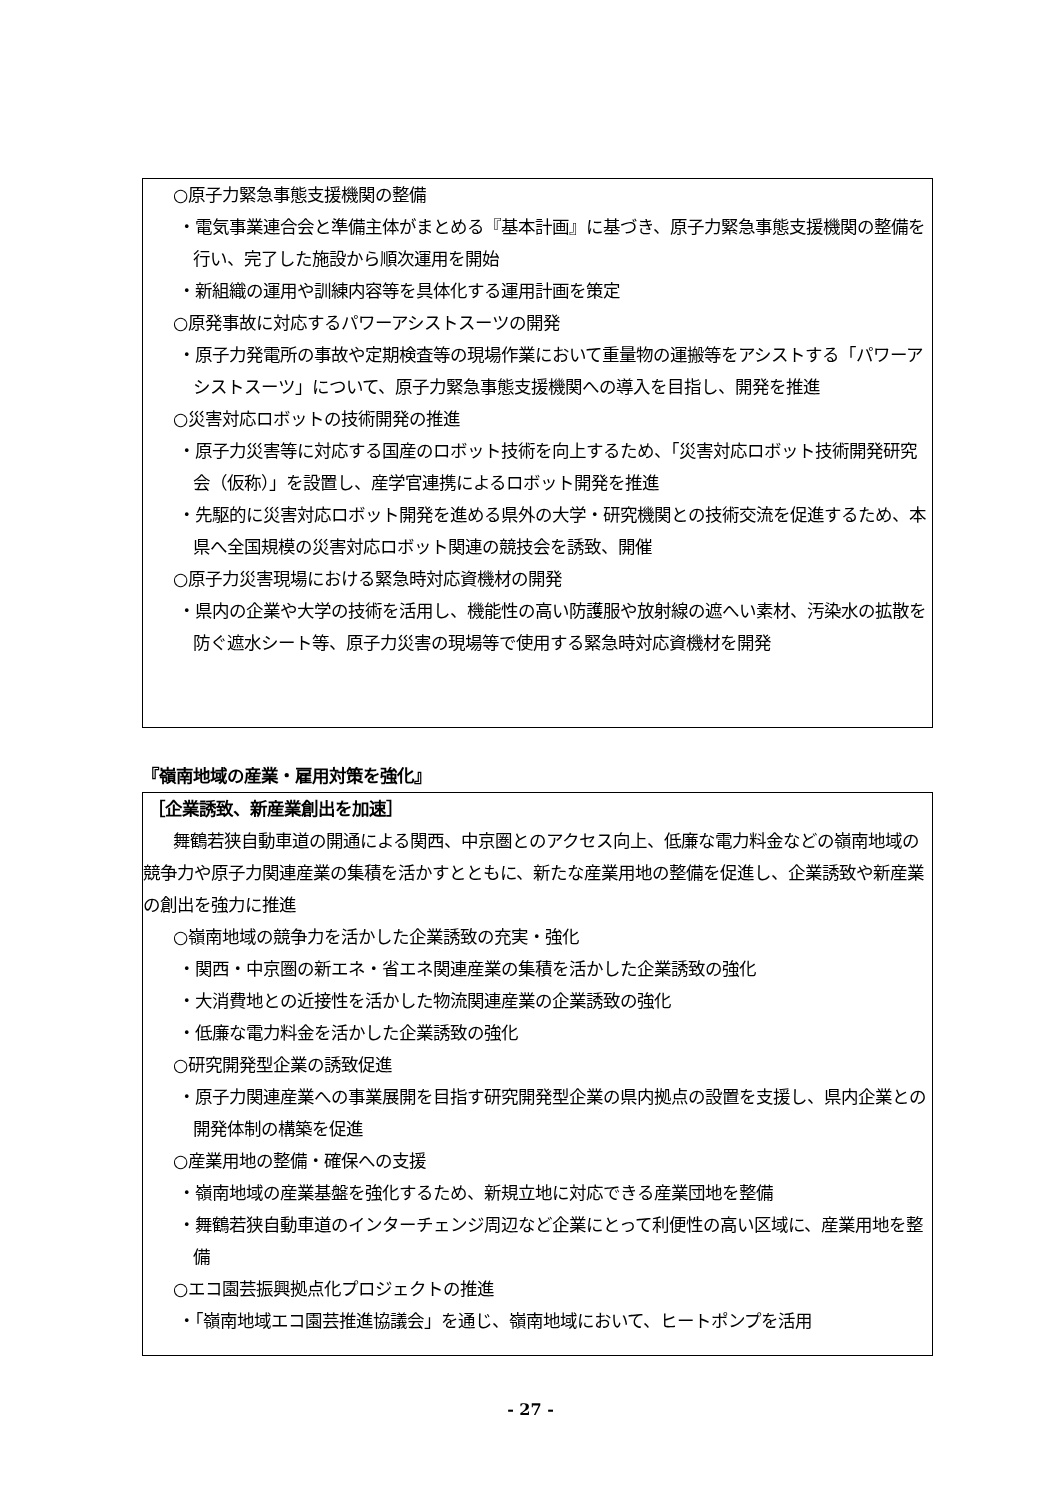○原子力緊急事態支援機関の整備
・電気事業連合会と準備主体がまとめる『基本計画』に基づき、原子力緊急事態支援機関の整備を行い、完了した施設から順次運用を開始
・新組織の運用や訓練内容等を具体化する運用計画を策定
○原発事故に対応するパワーアシストスーツの開発
・原子力発電所の事故や定期検査等の現場作業において重量物の運搬等をアシストする「パワーアシストスーツ」について、原子力緊急事態支援機関への導入を目指し、開発を推進
○災害対応ロボットの技術開発の推進
・原子力災害等に対応する国産のロボット技術を向上するため、「災害対応ロボット技術開発研究会（仮称）」を設置し、産学官連携によるロボット開発を推進
・先駆的に災害対応ロボット開発を進める県外の大学・研究機関との技術交流を促進するため、本県へ全国規模の災害対応ロボット関連の競技会を誘致、開催
○原子力災害現場における緊急時対応資機材の開発
・県内の企業や大学の技術を活用し、機能性の高い防護服や放射線の遮へい素材、汚染水の拡散を防ぐ遮水シート等、原子力災害の現場等で使用する緊急時対応資機材を開発
『嶺南地域の産業・雇用対策を強化』
［企業誘致、新産業創出を加速］
舞鶴若狭自動車道の開通による関西、中京圏とのアクセス向上、低廉な電力料金などの嶺南地域の競争力や原子力関連産業の集積を活かすとともに、新たな産業用地の整備を促進し、企業誘致や新産業の創出を強力に推進
○嶺南地域の競争力を活かした企業誘致の充実・強化
・関西・中京圏の新エネ・省エネ関連産業の集積を活かした企業誘致の強化
・大消費地との近接性を活かした物流関連産業の企業誘致の強化
・低廉な電力料金を活かした企業誘致の強化
○研究開発型企業の誘致促進
・原子力関連産業への事業展開を目指す研究開発型企業の県内拠点の設置を支援し、県内企業との開発体制の構築を促進
○産業用地の整備・確保への支援
・嶺南地域の産業基盤を強化するため、新規立地に対応できる産業団地を整備
・舞鶴若狭自動車道のインターチェンジ周辺など企業にとって利便性の高い区域に、産業用地を整備
○エコ園芸振興拠点化プロジェクトの推進
・「嶺南地域エコ園芸推進協議会」を通じ、嶺南地域において、ヒートポンプを活用
- 27 -